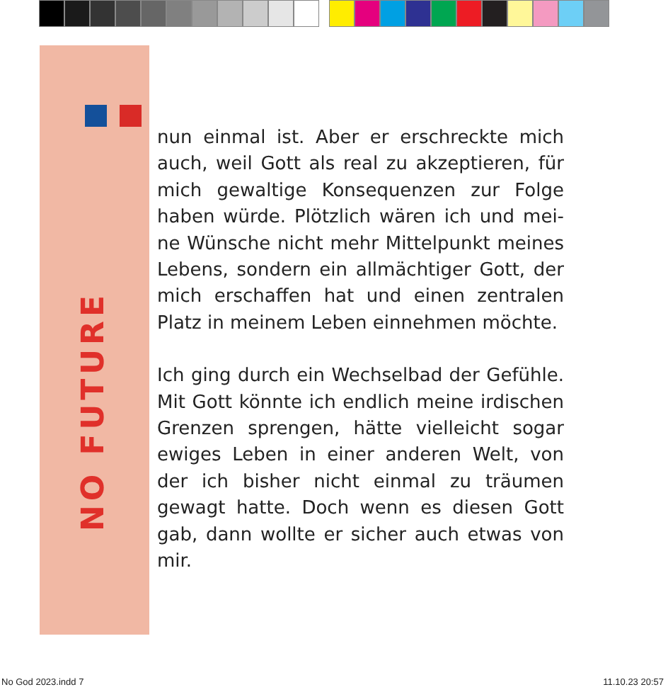NO FUTURE
nun einmal ist. Aber er erschreckte mich auch, weil Gott als real zu akzeptieren, für mich gewaltige Konsequenzen zur Folge haben würde. Plötzlich wären ich und mei­ne Wünsche nicht mehr Mittelpunkt meines Lebens, sondern ein allmächtiger Gott, der mich erschaffen hat und einen zentralen Platz in meinem Leben einnehmen möchte.
Ich ging durch ein Wechselbad der Gefühle. Mit Gott könnte ich endlich meine irdischen Grenzen sprengen, hätte vielleicht sogar ewiges Leben in einer anderen Welt, von der ich bisher nicht einmal zu träumen gewagt hatte. Doch wenn es diesen Gott gab, dann wollte er sicher auch etwas von mir.
No God 2023.indd 7 11.10.23 20:57